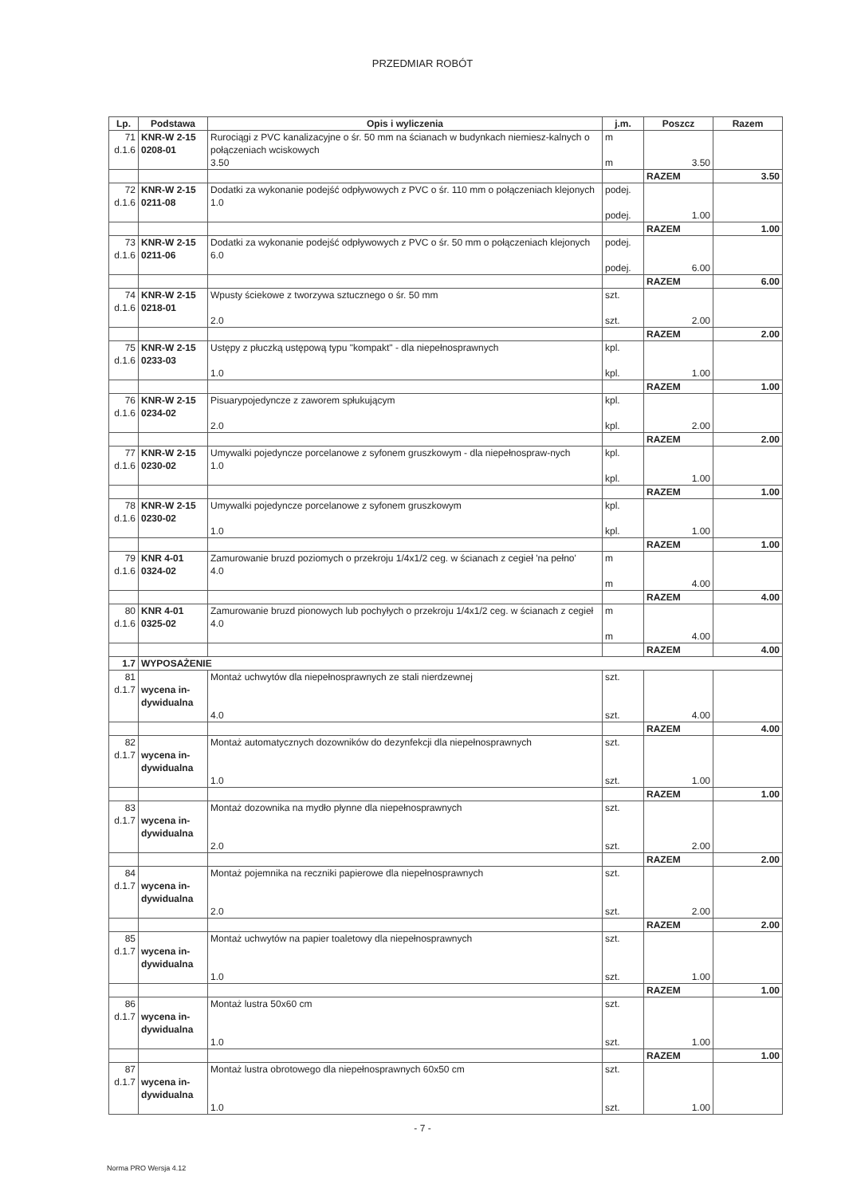PRZEDMIAR ROBÓT
| Lp. | Podstawa | Opis i wyliczenia | j.m. | Poszcz | Razem |
| --- | --- | --- | --- | --- | --- |
| 71 d.1.6 | KNR-W 2-15 0208-01 | Rurociągi z PVC kanalizacyjne o śr. 50 mm na ścianach w budynkach niemiesz-kalnych o połączeniach wciskowych 3.50 | m m | 3.50 | |
| | | | | RAZEM | 3.50 |
| 72 d.1.6 | KNR-W 2-15 0211-08 | Dodatki za wykonanie podejść odpływowych z PVC o śr. 110 mm o połączeniach klejonych 1.0 | podej. podej. | 1.00 | |
| | | | | RAZEM | 1.00 |
| 73 d.1.6 | KNR-W 2-15 0211-06 | Dodatki za wykonanie podejść odpływowych z PVC o śr. 50 mm o połączeniach klejonych 6.0 | podej. podej. | 6.00 | |
| | | | | RAZEM | 6.00 |
| 74 d.1.6 | KNR-W 2-15 0218-01 | Wpusty ściekowe z tworzywa sztucznego o śr. 50 mm 2.0 | szt. szt. | 2.00 | |
| | | | | RAZEM | 2.00 |
| 75 d.1.6 | KNR-W 2-15 0233-03 | Ustępy z płuczką ustępową typu "kompakt" - dla niepełnosprawnych 1.0 | kpl. kpl. | 1.00 | |
| | | | | RAZEM | 1.00 |
| 76 d.1.6 | KNR-W 2-15 0234-02 | Pisuarypojedyncze z zaworem spłukującym 2.0 | kpl. kpl. | 2.00 | |
| | | | | RAZEM | 2.00 |
| 77 d.1.6 | KNR-W 2-15 0230-02 | Umywalki pojedyncze porcelanowe z syfonem gruszkowym - dla niepełnospraw-nych 1.0 | kpl. kpl. | 1.00 | |
| | | | | RAZEM | 1.00 |
| 78 d.1.6 | KNR-W 2-15 0230-02 | Umywalki pojedyncze porcelanowe z syfonem gruszkowym 1.0 | kpl. kpl. | 1.00 | |
| | | | | RAZEM | 1.00 |
| 79 d.1.6 | KNR 4-01 0324-02 | Zamurowanie bruzd poziomych o przekroju 1/4x1/2 ceg. w ścianach z cegieł 'na pełno' 4.0 | m m | 4.00 | |
| | | | | RAZEM | 4.00 |
| 80 d.1.6 | KNR 4-01 0325-02 | Zamurowanie bruzd pionowych lub pochyłych o przekroju 1/4x1/2 ceg. w ścianach z cegieł 4.0 | m m | 4.00 | |
| | | | | RAZEM | 4.00 |
| 1.7 | WYPOSAŻENIE | | | | |
| 81 d.1.7 | wycena in- dywidualna | Montaż uchwytów dla niepełnosprawnych ze stali nierdzewnej 4.0 | szt. szt. | 4.00 | |
| | | | | RAZEM | 4.00 |
| 82 d.1.7 | wycena in- dywidualna | Montaż automatycznych dozowników do dezynfekcji dla niepełnosprawnych 1.0 | szt. szt. | 1.00 | |
| | | | | RAZEM | 1.00 |
| 83 d.1.7 | wycena in- dywidualna | Montaż dozownika na mydło płynne dla niepełnosprawnych 2.0 | szt. szt. | 2.00 | |
| | | | | RAZEM | 2.00 |
| 84 d.1.7 | wycena in- dywidualna | Montaż pojemnika na reczniki papierowe dla niepełnosprawnych 2.0 | szt. szt. | 2.00 | |
| | | | | RAZEM | 2.00 |
| 85 d.1.7 | wycena in- dywidualna | Montaż uchwytów na papier toaletowy dla niepełnosprawnych 1.0 | szt. szt. | 1.00 | |
| | | | | RAZEM | 1.00 |
| 86 d.1.7 | wycena in- dywidualna | Montaż lustra 50x60 cm 1.0 | szt. szt. | 1.00 | |
| | | | | RAZEM | 1.00 |
| 87 d.1.7 | wycena in- dywidualna | Montaż lustra obrotowego dla niepełnosprawnych 60x50 cm 1.0 | szt. szt. | 1.00 | |
- 7 -
Norma PRO Wersja 4.12